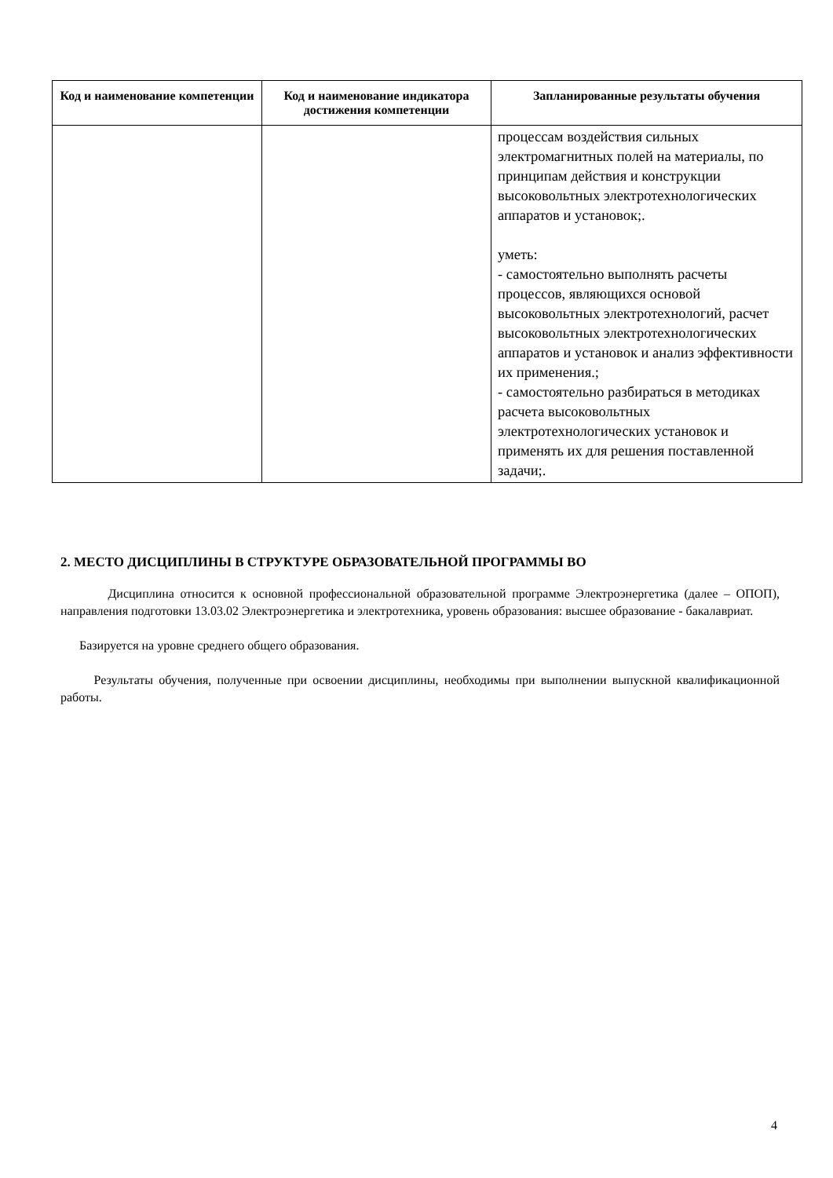| Код и наименование компетенции | Код и наименование индикатора достижения компетенции | Запланированные результаты обучения |
| --- | --- | --- |
| | | процессам воздействия сильных электромагнитных полей на материалы, по принципам действия и конструкции высоковольтных электротехнологических аппаратов и установок;. уметь: - самостоятельно выполнять расчеты процессов, являющихся основой высоковольтных электротехнологий, расчет высоковольтных электротехнологических аппаратов и установок и анализ эффективности их применения.; - самостоятельно разбираться в методиках расчета высоковольтных электротехнологических установок и применять их для решения поставленной задачи;. |
2. МЕСТО ДИСЦИПЛИНЫ В СТРУКТУРЕ ОБРАЗОВАТЕЛЬНОЙ ПРОГРАММЫ ВО
Дисциплина относится к основной профессиональной образовательной программе Электроэнергетика (далее – ОПОП), направления подготовки 13.03.02 Электроэнергетика и электротехника, уровень образования: высшее образование - бакалавриат.
Базируется на уровне среднего общего образования.
Результаты обучения, полученные при освоении дисциплины, необходимы при выполнении выпускной квалификационной работы.
4